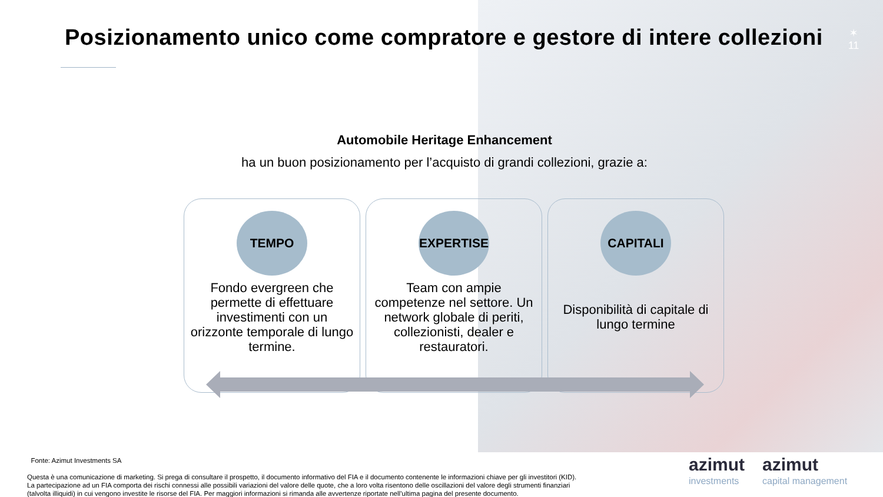Posizionamento unico come compratore e gestore di intere collezioni
✶
11
Automobile Heritage Enhancement
ha un buon posizionamento per l’acquisto di grandi collezioni, grazie a:
TEMPO
Fondo evergreen che permette di effettuare investimenti con un orizzonte temporale di lungo termine.
EXPERTISE
Team con ampie competenze nel settore. Un network globale di periti, collezionisti, dealer e restauratori.
CAPITALI
Disponibilità di capitale di lungo termine
Fonte: Azimut Investments SA
Questa è una comunicazione di marketing. Si prega di consultare il prospetto, il documento informativo del FIA e il documento contenente le informazioni chiave per gli investitori (KID).
La partecipazione ad un FIA comporta dei rischi connessi alle possibili variazioni del valore delle quote, che a loro volta risentono delle oscillazioni del valore degli strumenti finanziari
(talvolta illiquidi) in cui vengono investite le risorse del FIA. Per maggiori informazioni si rimanda alle avvertenze riportate nell’ultima pagina del presente documento.
azimut
investments
azimut
capital management